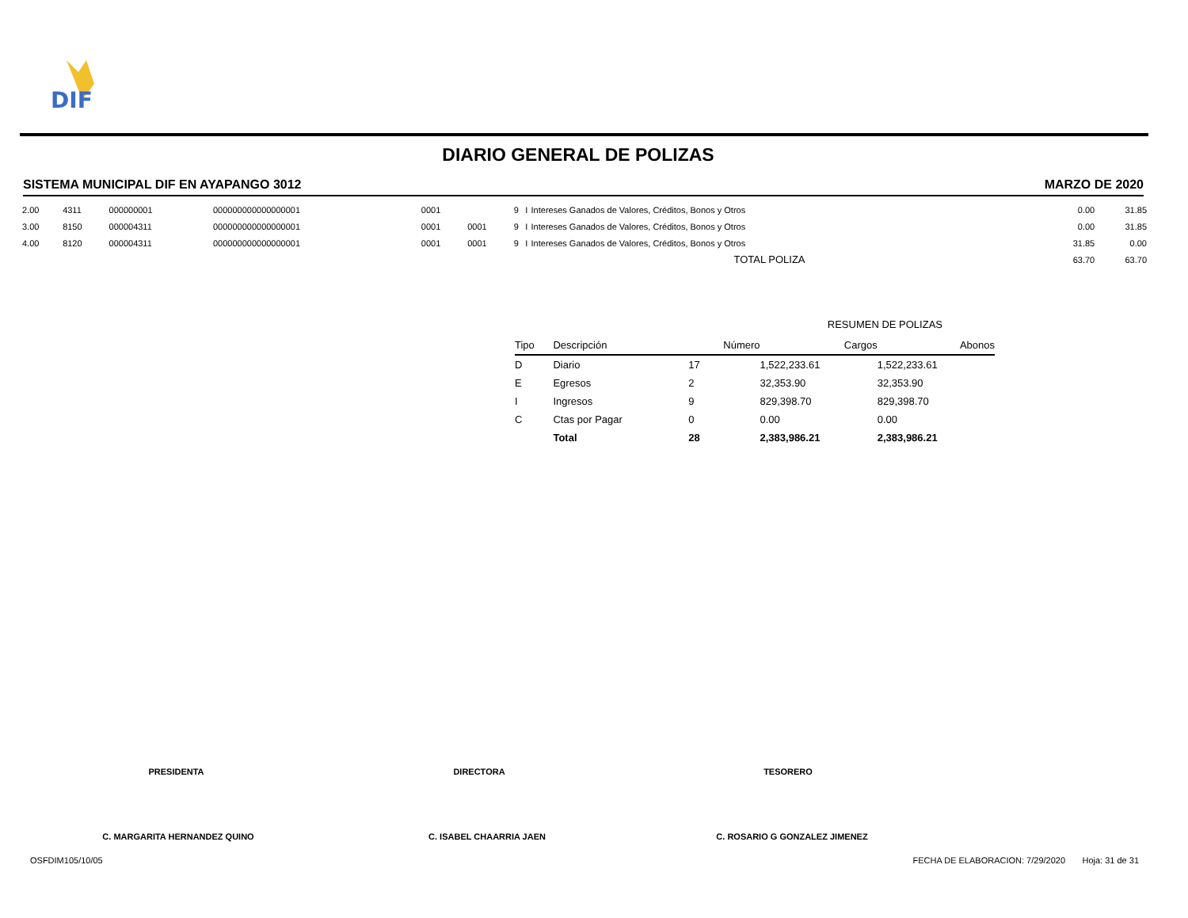DIF
DIARIO GENERAL DE POLIZAS
SISTEMA MUNICIPAL DIF EN AYAPANGO 3012 MARZO DE 2020
| 2.00 | 4311 | 000000001 | 000000000000000001 | 0001 | | 9 | I | Intereses Ganados de Valores, Créditos, Bonos y Otros | 0.00 | 31.85 |
| 3.00 | 8150 | 000004311 | 000000000000000001 | 0001 | 0001 | 9 | I | Intereses Ganados de Valores, Créditos, Bonos y Otros | 0.00 | 31.85 |
| 4.00 | 8120 | 000004311 | 000000000000000001 | 0001 | 0001 | 9 | I | Intereses Ganados de Valores, Créditos, Bonos y Otros | 31.85 | 0.00 |
| TOTAL POLIZA | | | | | | | | | 63.70 | 63.70 |
RESUMEN DE POLIZAS
| Tipo | Descripción | Número | Cargos | Abonos |
| --- | --- | --- | --- | --- |
| D | Diario | 17 | 1,522,233.61 | 1,522,233.61 |
| E | Egresos | 2 | 32,353.90 | 32,353.90 |
| I | Ingresos | 9 | 829,398.70 | 829,398.70 |
| C | Ctas por Pagar | 0 | 0.00 | 0.00 |
| | Total | 28 | 2,383,986.21 | 2,383,986.21 |
PRESIDENTA DIRECTORA TESORERO
C. MARGARITA HERNANDEZ QUINO C. ISABEL CHAARRIA JAEN C. ROSARIO G GONZALEZ JIMENEZ
OSFDIM105/10/05 FECHA DE ELABORACION: 7/29/2020 Hoja: 31 de 31